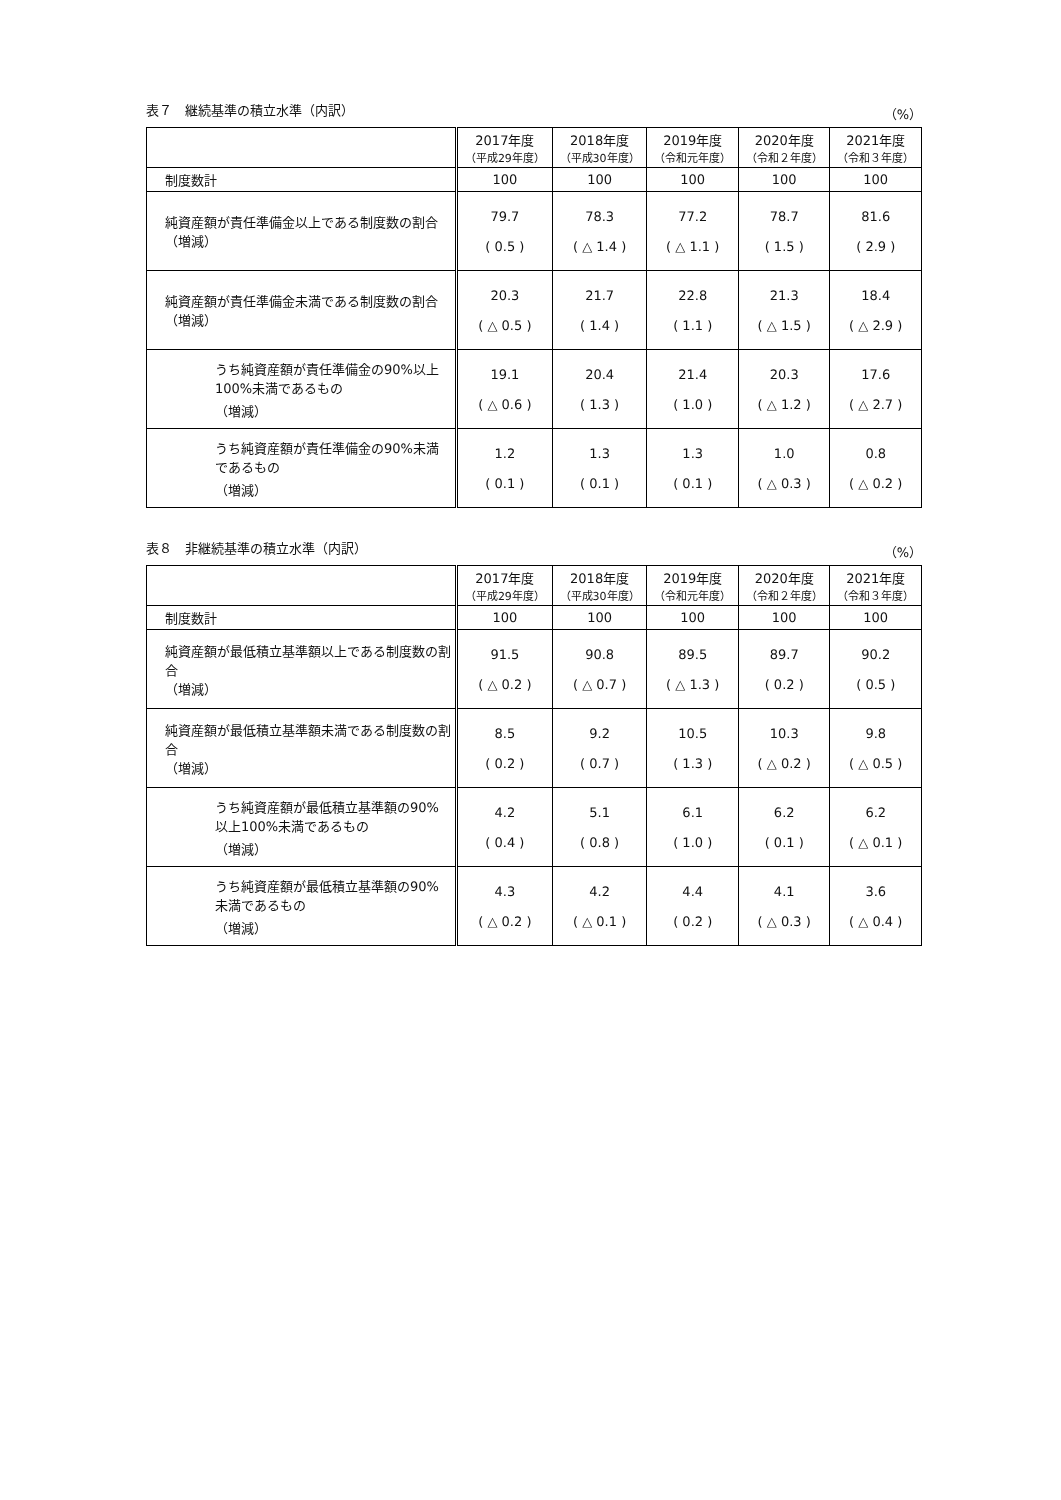表７　継続基準の積立水準（内訳） （%）
| | 2017年度 （平成29年度） | 2018年度 （平成30年度） | 2019年度 （令和元年度） | 2020年度 （令和２年度） | 2021年度 （令和３年度） |
| --- | --- | --- | --- | --- | --- |
| 制度数計 | 100 | 100 | 100 | 100 | 100 |
| 純資産額が責任準備金以上である制度数の割合 （増減） | 79.7 ( 0.5 ) | 78.3 ( △ 1.4 ) | 77.2 ( △ 1.1 ) | 78.7 ( 1.5 ) | 81.6 ( 2.9 ) |
| 純資産額が責任準備金未満である制度数の割合 （増減） | 20.3 ( △ 0.5 ) | 21.7 ( 1.4 ) | 22.8 ( 1.1 ) | 21.3 ( △ 1.5 ) | 18.4 ( △ 2.9 ) |
| うち純資産額が責任準備金の90%以上100%未満であるもの （増減） | 19.1 ( △ 0.6 ) | 20.4 ( 1.3 ) | 21.4 ( 1.0 ) | 20.3 ( △ 1.2 ) | 17.6 ( △ 2.7 ) |
| うち純資産額が責任準備金の90%未満であるもの （増減） | 1.2 ( 0.1 ) | 1.3 ( 0.1 ) | 1.3 ( 0.1 ) | 1.0 ( △ 0.3 ) | 0.8 ( △ 0.2 ) |
表８　非継続基準の積立水準（内訳） （%）
| | 2017年度 （平成29年度） | 2018年度 （平成30年度） | 2019年度 （令和元年度） | 2020年度 （令和２年度） | 2021年度 （令和３年度） |
| --- | --- | --- | --- | --- | --- |
| 制度数計 | 100 | 100 | 100 | 100 | 100 |
| 純資産額が最低積立基準額以上である制度数の割合 （増減） | 91.5 ( △ 0.2 ) | 90.8 ( △ 0.7 ) | 89.5 ( △ 1.3 ) | 89.7 ( 0.2 ) | 90.2 ( 0.5 ) |
| 純資産額が最低積立基準額未満である制度数の割合 （増減） | 8.5 ( 0.2 ) | 9.2 ( 0.7 ) | 10.5 ( 1.3 ) | 10.3 ( △ 0.2 ) | 9.8 ( △ 0.5 ) |
| うち純資産額が最低積立基準額の90%以上100%未満であるもの （増減） | 4.2 ( 0.4 ) | 5.1 ( 0.8 ) | 6.1 ( 1.0 ) | 6.2 ( 0.1 ) | 6.2 ( △ 0.1 ) |
| うち純資産額が最低積立基準額の90%未満であるもの （増減） | 4.3 ( △ 0.2 ) | 4.2 ( △ 0.1 ) | 4.4 ( 0.2 ) | 4.1 ( △ 0.3 ) | 3.6 ( △ 0.4 ) |